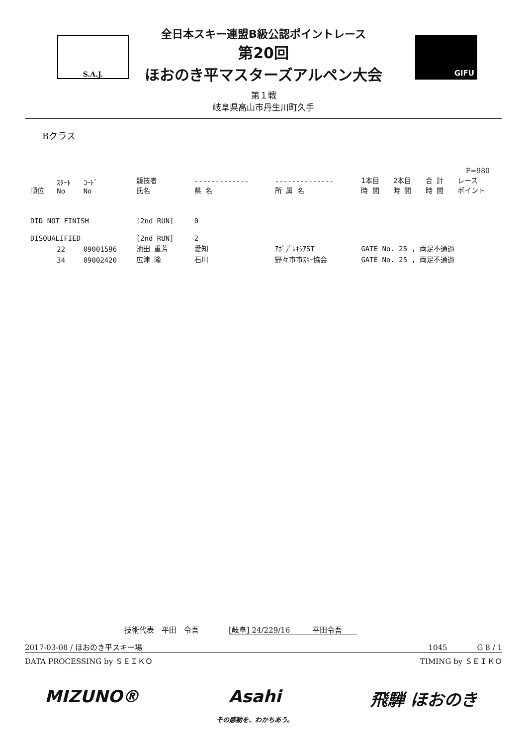S.A.J. GIFU
全日本スキー連盟B級公認ポイントレース
第20回
ほおのき平マスターズアルペン大会
第１戦
岐阜県高山市丹生川町久手
Bクラス
F=980
| 順位 | ｽﾀｰﾄ No | ｺｰﾄﾞ No | 競技者 氏名 | ------------- 県 名 | -------------- 所 属 名 | 1本目 時 間 | 2本目 時 間 | 合 計 時 間 | レース ポイント |
| --- | --- | --- | --- | --- | --- | --- | --- | --- | --- |
| DID NOT FINISH | | | [2nd RUN] | 0 | | | | | |
| DISQUALIFIED | | | [2nd RUN] | 2 | | | | | |
| | 22 | 09001596 | 池田 重芳 | 愛知 | ｱﾎﾟﾌﾟﾚｷｼｱST | GATE No. 25 , 両足不通過 | | | |
| | 34 | 09002420 | 広津 隆 | 石川 | 野々市市ｽｷｰ協会 | GATE No. 25 , 両足不通過 | | | |
技術代表　平田　令吾　　　　[岐阜] 24/229/16　　　平田令吾　　
2017-03-08 / ほおのき平スキー場 1045　　　　G 8 / 1
DATA PROCESSING by ＳＥＩＫＯ TIMING by ＳＥＩＫＯ
MIZUNO® Asahi
その感動を、わかちあう。 飛騨 ほおのき